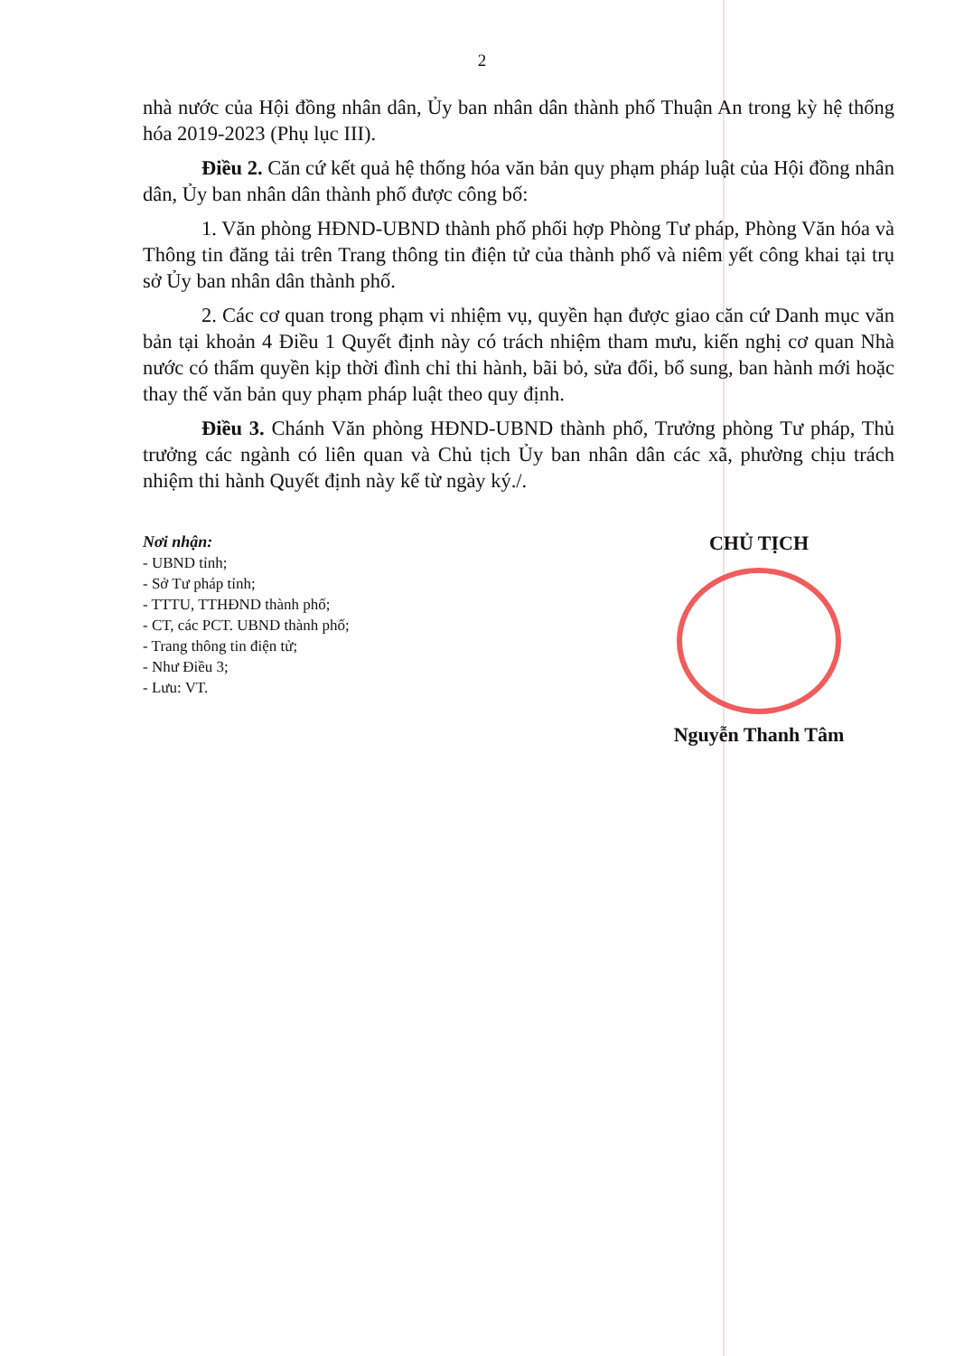2
nhà nước của Hội đồng nhân dân, Ủy ban nhân dân thành phố Thuận An trong kỳ hệ thống hóa 2019-2023 (Phụ lục III).
Điều 2. Căn cứ kết quả hệ thống hóa văn bản quy phạm pháp luật của Hội đồng nhân dân, Ủy ban nhân dân thành phố được công bố:
1. Văn phòng HĐND-UBND thành phố phối hợp Phòng Tư pháp, Phòng Văn hóa và Thông tin đăng tải trên Trang thông tin điện tử của thành phố và niêm yết công khai tại trụ sở Ủy ban nhân dân thành phố.
2. Các cơ quan trong phạm vi nhiệm vụ, quyền hạn được giao căn cứ Danh mục văn bản tại khoản 4 Điều 1 Quyết định này có trách nhiệm tham mưu, kiến nghị cơ quan Nhà nước có thẩm quyền kịp thời đình chỉ thi hành, bãi bỏ, sửa đổi, bổ sung, ban hành mới hoặc thay thế văn bản quy phạm pháp luật theo quy định.
Điều 3. Chánh Văn phòng HĐND-UBND thành phố, Trưởng phòng Tư pháp, Thủ trưởng các ngành có liên quan và Chủ tịch Ủy ban nhân dân các xã, phường chịu trách nhiệm thi hành Quyết định này kể từ ngày ký./.
Nơi nhận:
- UBND tỉnh;
- Sở Tư pháp tỉnh;
- TTTU, TTHĐND thành phố;
- CT, các PCT. UBND thành phố;
- Trang thông tin điện tử;
- Như Điều 3;
- Lưu: VT.
CHỦ TỊCH
Nguyễn Thanh Tâm